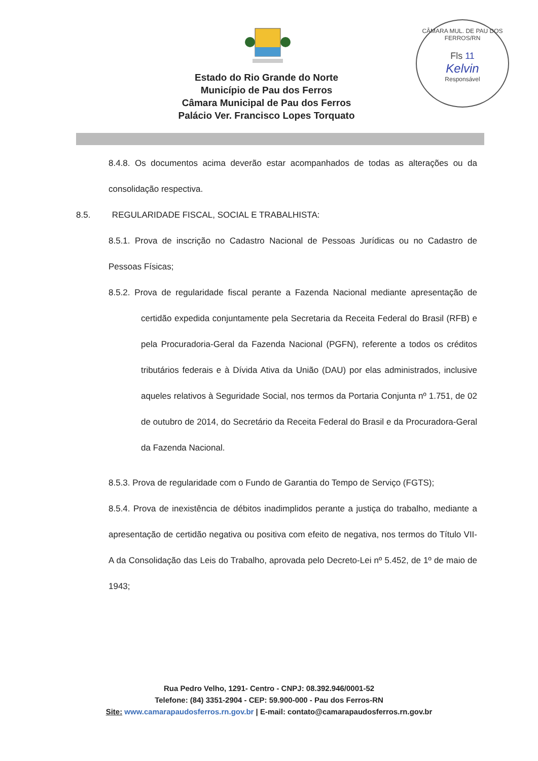CÂMARA MUL. DE PAU DOS FERROS/RN
Fls 11
Kelvin
Responsável
Estado do Rio Grande do Norte
Município de Pau dos Ferros
Câmara Municipal de Pau dos Ferros
Palácio Ver. Francisco Lopes Torquato
8.4.8. Os documentos acima deverão estar acompanhados de todas as alterações ou da consolidação respectiva.
8.5. REGULARIDADE FISCAL, SOCIAL E TRABALHISTA:
8.5.1. Prova de inscrição no Cadastro Nacional de Pessoas Jurídicas ou no Cadastro de Pessoas Físicas;
8.5.2. Prova de regularidade fiscal perante a Fazenda Nacional mediante apresentação de certidão expedida conjuntamente pela Secretaria da Receita Federal do Brasil (RFB) e pela Procuradoria-Geral da Fazenda Nacional (PGFN), referente a todos os créditos tributários federais e à Dívida Ativa da União (DAU) por elas administrados, inclusive aqueles relativos à Seguridade Social, nos termos da Portaria Conjunta nº 1.751, de 02 de outubro de 2014, do Secretário da Receita Federal do Brasil e da Procuradora-Geral da Fazenda Nacional.
8.5.3. Prova de regularidade com o Fundo de Garantia do Tempo de Serviço (FGTS);
8.5.4. Prova de inexistência de débitos inadimplidos perante a justiça do trabalho, mediante a apresentação de certidão negativa ou positiva com efeito de negativa, nos termos do Título VII-A da Consolidação das Leis do Trabalho, aprovada pelo Decreto-Lei nº 5.452, de 1º de maio de 1943;
Rua Pedro Velho, 1291- Centro - CNPJ: 08.392.946/0001-52
Telefone: (84) 3351-2904 - CEP: 59.900-000 - Pau dos Ferros-RN
Site: www.camarapaudosferros.rn.gov.br | E-mail: contato@camarapaudosferros.rn.gov.br